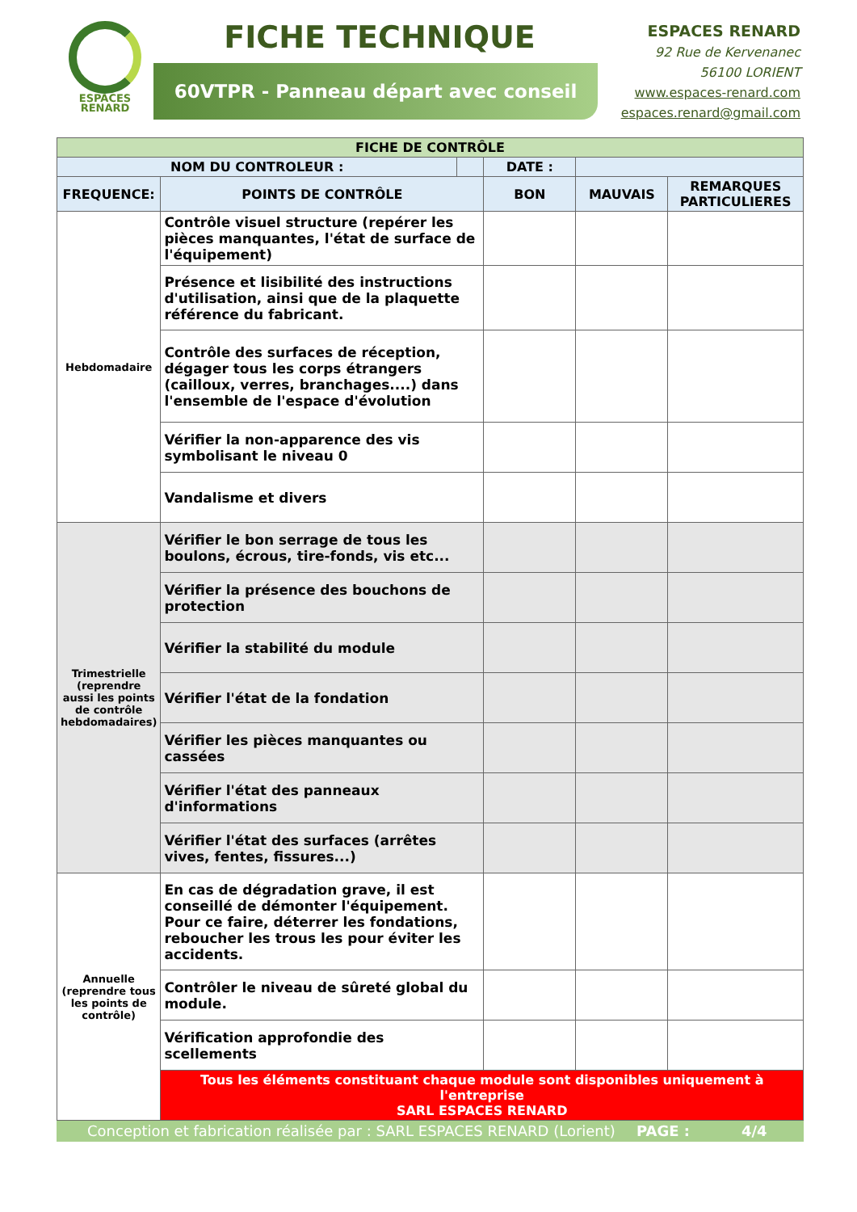ESPACES
RENARD
FICHE TECHNIQUE
60VTPR - Panneau départ avec conseil
ESPACES RENARD
92 Rue de Kervenanec
56100 LORIENT
www.espaces-renard.com
espaces.renard@gmail.com
| FICHE DE CONTRÔLE | | | | | |
| NOM DU CONTROLEUR : | | | DATE : | | |
| FREQUENCE: | POINTS DE CONTRÔLE | | BON | MAUVAIS | REMARQUES PARTICULIERES |
| Hebdomadaire | Contrôle visuel structure (repérer les pièces manquantes, l'état de surface de l'équipement) | | | | |
| | Présence et lisibilité des instructions d'utilisation, ainsi que de la plaquette référence du fabricant. | | | | |
| | Contrôle des surfaces de réception, dégager tous les corps étrangers (cailloux, verres, branchages....) dans l'ensemble de l'espace d'évolution | | | | |
| | Vérifier la non-apparence des vis symbolisant le niveau 0 | | | | |
| | Vandalisme et divers | | | | |
| Trimestrielle (reprendre aussi les points de contrôle hebdomadaires) | Vérifier le bon serrage de tous les boulons, écrous, tire-fonds, vis etc... | | | | |
| | Vérifier la présence des bouchons de protection | | | | |
| | Vérifier la stabilité du module | | | | |
| | Vérifier l'état de la fondation | | | | |
| | Vérifier les pièces manquantes ou cassées | | | | |
| | Vérifier l'état des panneaux d'informations | | | | |
| | Vérifier l'état des surfaces (arrêtes vives, fentes, fissures...) | | | | |
| Annuelle (reprendre tous les points de contrôle) | En cas de dégradation grave, il est conseillé de démonter l'équipement. Pour ce faire, déterrer les fondations, reboucher les trous les pour éviter les accidents. | | | | |
| | Contrôler le niveau de sûreté global du module. | | | | |
| | Vérification approfondie des scellements | | | | |
| | Tous les éléments constituant chaque module sont disponibles uniquement à l'entreprise SARL ESPACES RENARD | | | | |
Conception et fabrication réalisée par : SARL ESPACES RENARD (Lorient) PAGE : 4/4